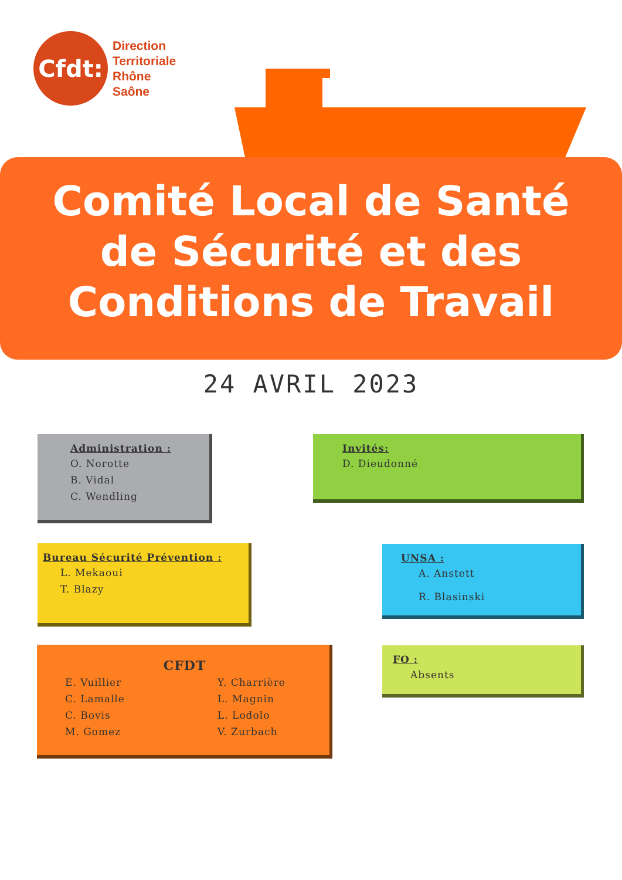Cfdt:
Direction
Territoriale
Rhône
Saône
Comité Local de Santé
de Sécurité et des
Conditions de Travail
24 AVRIL 2023
Administration :
O. Norotte
B. Vidal
C. Wendling
Invités:
D. Dieudonné
Bureau Sécurité Prévention :
L. Mekaoui
T. Blazy
UNSA :
A. Anstett
R. Blasinski
CFDT
E. Vuillier
C. Lamalle
C. Bovis
M. Gomez
Y. Charrière
L. Magnin
L. Lodolo
V. Zurbach
FO :
Absents